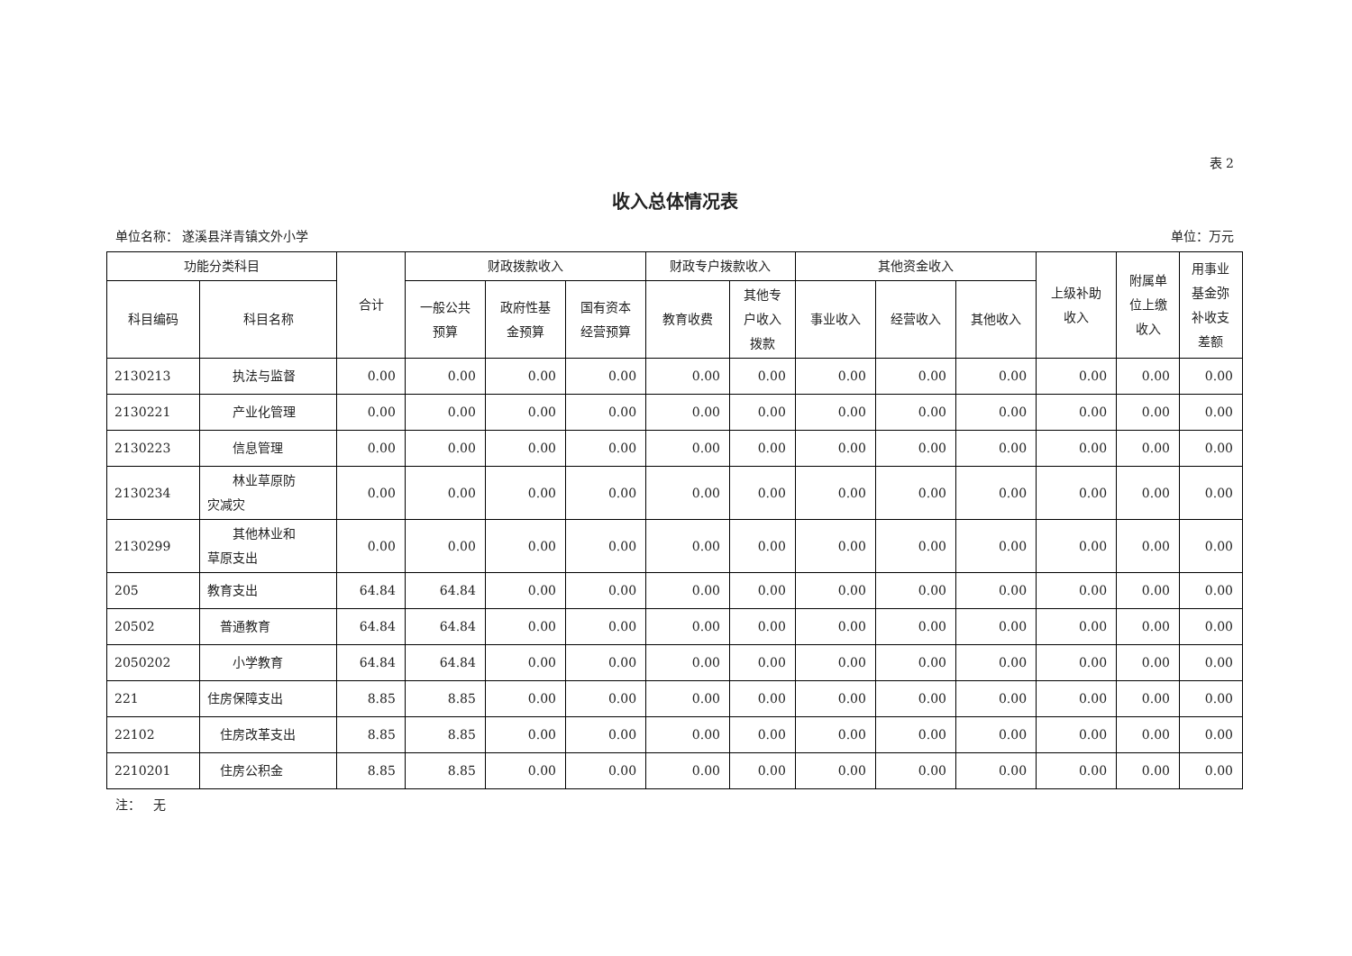表 2
收入总体情况表
单位名称： 遂溪县洋青镇文外小学 单位：万元
| 功能分类科目 | | 合计 | 财政拨款收入 | | | 财政专户拨款收入 | | 其他资金收入 | | | 上级补助 收入 | 附属单 位上缴 收入 | 用事业 基金弥 补收支 差额 |
| --- | --- | --- | --- | --- | --- | --- | --- | --- | --- | --- | --- | --- | --- |
| 科目编码 | 科目名称 | | 一般公共 预算 | 政府性基 金预算 | 国有资本 经营预算 | 教育收费 | 其他专 户收入 拨款 | 事业收入 | 经营收入 | 其他收入 | | | |
| 2130213 | 执法与监督 | 0.00 | 0.00 | 0.00 | 0.00 | 0.00 | 0.00 | 0.00 | 0.00 | 0.00 | 0.00 | 0.00 | 0.00 |
| 2130221 | 产业化管理 | 0.00 | 0.00 | 0.00 | 0.00 | 0.00 | 0.00 | 0.00 | 0.00 | 0.00 | 0.00 | 0.00 | 0.00 |
| 2130223 | 信息管理 | 0.00 | 0.00 | 0.00 | 0.00 | 0.00 | 0.00 | 0.00 | 0.00 | 0.00 | 0.00 | 0.00 | 0.00 |
| 2130234 | 林业草原防 灾减灾 | 0.00 | 0.00 | 0.00 | 0.00 | 0.00 | 0.00 | 0.00 | 0.00 | 0.00 | 0.00 | 0.00 | 0.00 |
| 2130299 | 其他林业和 草原支出 | 0.00 | 0.00 | 0.00 | 0.00 | 0.00 | 0.00 | 0.00 | 0.00 | 0.00 | 0.00 | 0.00 | 0.00 |
| 205 | 教育支出 | 64.84 | 64.84 | 0.00 | 0.00 | 0.00 | 0.00 | 0.00 | 0.00 | 0.00 | 0.00 | 0.00 | 0.00 |
| 20502 | 普通教育 | 64.84 | 64.84 | 0.00 | 0.00 | 0.00 | 0.00 | 0.00 | 0.00 | 0.00 | 0.00 | 0.00 | 0.00 |
| 2050202 | 小学教育 | 64.84 | 64.84 | 0.00 | 0.00 | 0.00 | 0.00 | 0.00 | 0.00 | 0.00 | 0.00 | 0.00 | 0.00 |
| 221 | 住房保障支出 | 8.85 | 8.85 | 0.00 | 0.00 | 0.00 | 0.00 | 0.00 | 0.00 | 0.00 | 0.00 | 0.00 | 0.00 |
| 22102 | 住房改革支出 | 8.85 | 8.85 | 0.00 | 0.00 | 0.00 | 0.00 | 0.00 | 0.00 | 0.00 | 0.00 | 0.00 | 0.00 |
| 2210201 | 住房公积金 | 8.85 | 8.85 | 0.00 | 0.00 | 0.00 | 0.00 | 0.00 | 0.00 | 0.00 | 0.00 | 0.00 | 0.00 |
注： 无